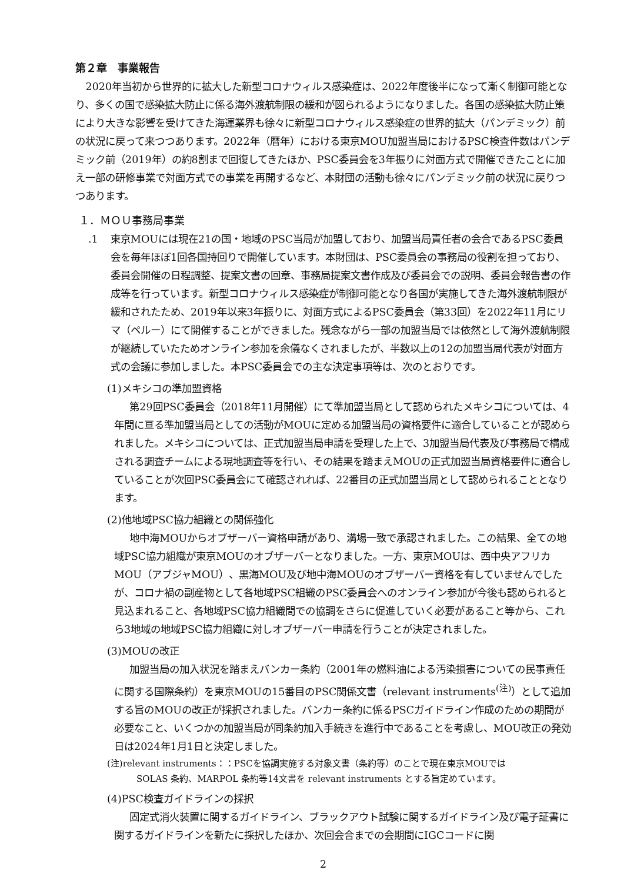第２章　事業報告
2020年当初から世界的に拡大した新型コロナウィルス感染症は、2022年度後半になって漸く制御可能となり、多くの国で感染拡大防止に係る海外渡航制限の緩和が図られるようになりました。各国の感染拡大防止策により大きな影響を受けてきた海運業界も徐々に新型コロナウィルス感染症の世界的拡大（パンデミック）前の状況に戻って来つつあります。2022年（暦年）における東京MOU加盟当局におけるPSC検査件数はパンデミック前（2019年）の約8割まで回復してきたほか、PSC委員会を3年振りに対面方式で開催できたことに加え一部の研修事業で対面方式での事業を再開するなど、本財団の活動も徐々にパンデミック前の状況に戻りつつあります。
１．ＭＯＵ事務局事業
.1 東京MOUには現在21の国・地域のPSC当局が加盟しており、加盟当局責任者の会合であるPSC委員会を毎年ほぼ1回各国持回りで開催しています。本財団は、PSC委員会の事務局の役割を担っており、委員会開催の日程調整、提案文書の回章、事務局提案文書作成及び委員会での説明、委員会報告書の作成等を行っています。新型コロナウィルス感染症が制御可能となり各国が実施してきた海外渡航制限が緩和されたため、2019年以来3年振りに、対面方式によるPSC委員会（第33回）を2022年11月にリマ（ペルー）にて開催することができました。残念ながら一部の加盟当局では依然として海外渡航制限が継続していたためオンライン参加を余儀なくされましたが、半数以上の12の加盟当局代表が対面方式の会議に参加しました。本PSC委員会での主な決定事項等は、次のとおりです。
(1)メキシコの準加盟資格
第29回PSC委員会（2018年11月開催）にて準加盟当局として認められたメキシコについては、4年間に亘る準加盟当局としての活動がMOUに定める加盟当局の資格要件に適合していることが認められました。メキシコについては、正式加盟当局申請を受理した上で、3加盟当局代表及び事務局で構成される調査チームによる現地調査等を行い、その結果を踏まえMOUの正式加盟当局資格要件に適合していることが次回PSC委員会にて確認されれば、22番目の正式加盟当局として認められることとなります。
(2)他地域PSC協力組織との関係強化
地中海MOUからオブザーバー資格申請があり、満場一致で承認されました。この結果、全ての地域PSC協力組織が東京MOUのオブザーバーとなりました。一方、東京MOUは、西中央アフリカMOU（アブジャMOU）、黒海MOU及び地中海MOUのオブザーバー資格を有していませんでしたが、コロナ禍の副産物として各地域PSC組織のPSC委員会へのオンライン参加が今後も認められると見込まれること、各地域PSC協力組織間での協調をさらに促進していく必要があること等から、これら3地域の地域PSC協力組織に対しオブザーバー申請を行うことが決定されました。
(3)MOUの改正
加盟当局の加入状況を踏まえバンカー条約（2001年の燃料油による汚染損害についての民事責任に関する国際条約）を東京MOUの15番目のPSC関係文書（relevant instruments<sup>(注)</sup>）として追加する旨のMOUの改正が採択されました。バンカー条約に係るPSCガイドライン作成のための期間が必要なこと、いくつかの加盟当局が同条約加入手続きを進行中であることを考慮し、MOU改正の発効日は2024年1月1日と決定しました。
(注)relevant instruments：：PSCを協調実施する対象文書（条約等）のことで現在東京MOUでは
SOLAS 条約、MARPOL 条約等14文書を relevant instruments とする旨定めています。
(4)PSC検査ガイドラインの採択
固定式消火装置に関するガイドライン、ブラックアウト試験に関するガイドライン及び電子証書に関するガイドラインを新たに採択したほか、次回会合までの会期間にIGCコードに関
2